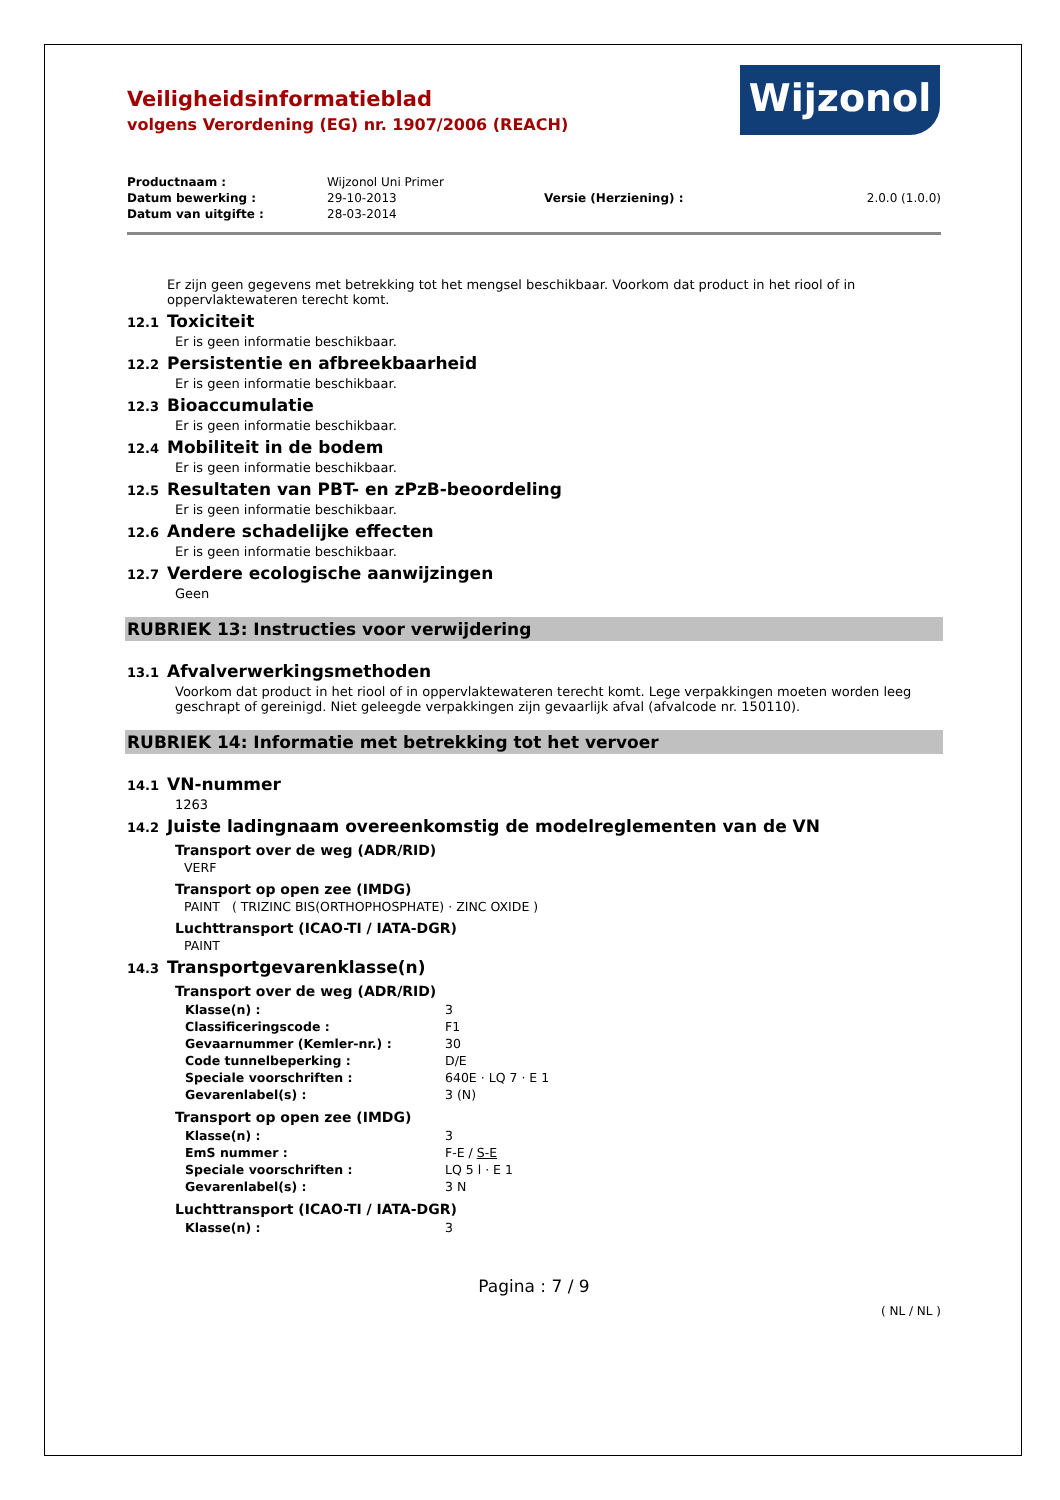Wijzonol
Veiligheidsinformatieblad
volgens Verordening (EG) nr. 1907/2006 (REACH)
| Productnaam : | Wijzonol Uni Primer | | |
| Datum bewerking : | 29-10-2013 | Versie (Herziening) : | 2.0.0 (1.0.0) |
| Datum van uitgifte : | 28-03-2014 | | |
Er zijn geen gegevens met betrekking tot het mengsel beschikbaar. Voorkom dat product in het riool of in oppervlaktewateren terecht komt.
12.1 Toxiciteit
Er is geen informatie beschikbaar.
12.2 Persistentie en afbreekbaarheid
Er is geen informatie beschikbaar.
12.3 Bioaccumulatie
Er is geen informatie beschikbaar.
12.4 Mobiliteit in de bodem
Er is geen informatie beschikbaar.
12.5 Resultaten van PBT- en zPzB-beoordeling
Er is geen informatie beschikbaar.
12.6 Andere schadelijke effecten
Er is geen informatie beschikbaar.
12.7 Verdere ecologische aanwijzingen
Geen
RUBRIEK 13: Instructies voor verwijdering
13.1 Afvalverwerkingsmethoden
Voorkom dat product in het riool of in oppervlaktewateren terecht komt. Lege verpakkingen moeten worden leeg geschrapt of gereinigd. Niet geleegde verpakkingen zijn gevaarlijk afval (afvalcode nr. 150110).
RUBRIEK 14: Informatie met betrekking tot het vervoer
14.1 VN-nummer
1263
14.2 Juiste ladingnaam overeenkomstig de modelreglementen van de VN
Transport over de weg (ADR/RID)
VERF
Transport op open zee (IMDG)
PAINT ( TRIZINC BIS(ORTHOPHOSPHATE) · ZINC OXIDE )
Luchttransport (ICAO-TI / IATA-DGR)
PAINT
14.3 Transportgevarenklasse(n)
Transport over de weg (ADR/RID)
| Klasse(n) : | 3 |
| Classificeringscode : | F1 |
| Gevaarnummer (Kemler-nr.) : | 30 |
| Code tunnelbeperking : | D/E |
| Speciale voorschriften : | 640E · LQ 7 · E 1 |
| Gevarenlabel(s) : | 3 (N) |
Transport op open zee (IMDG)
| Klasse(n) : | 3 |
| EmS nummer : | F-E / S-E |
| Speciale voorschriften : | LQ 5 l · E 1 |
| Gevarenlabel(s) : | 3 N |
Luchttransport (ICAO-TI / IATA-DGR)
| Klasse(n) : | 3 |
Pagina : 7 / 9
( NL / NL )